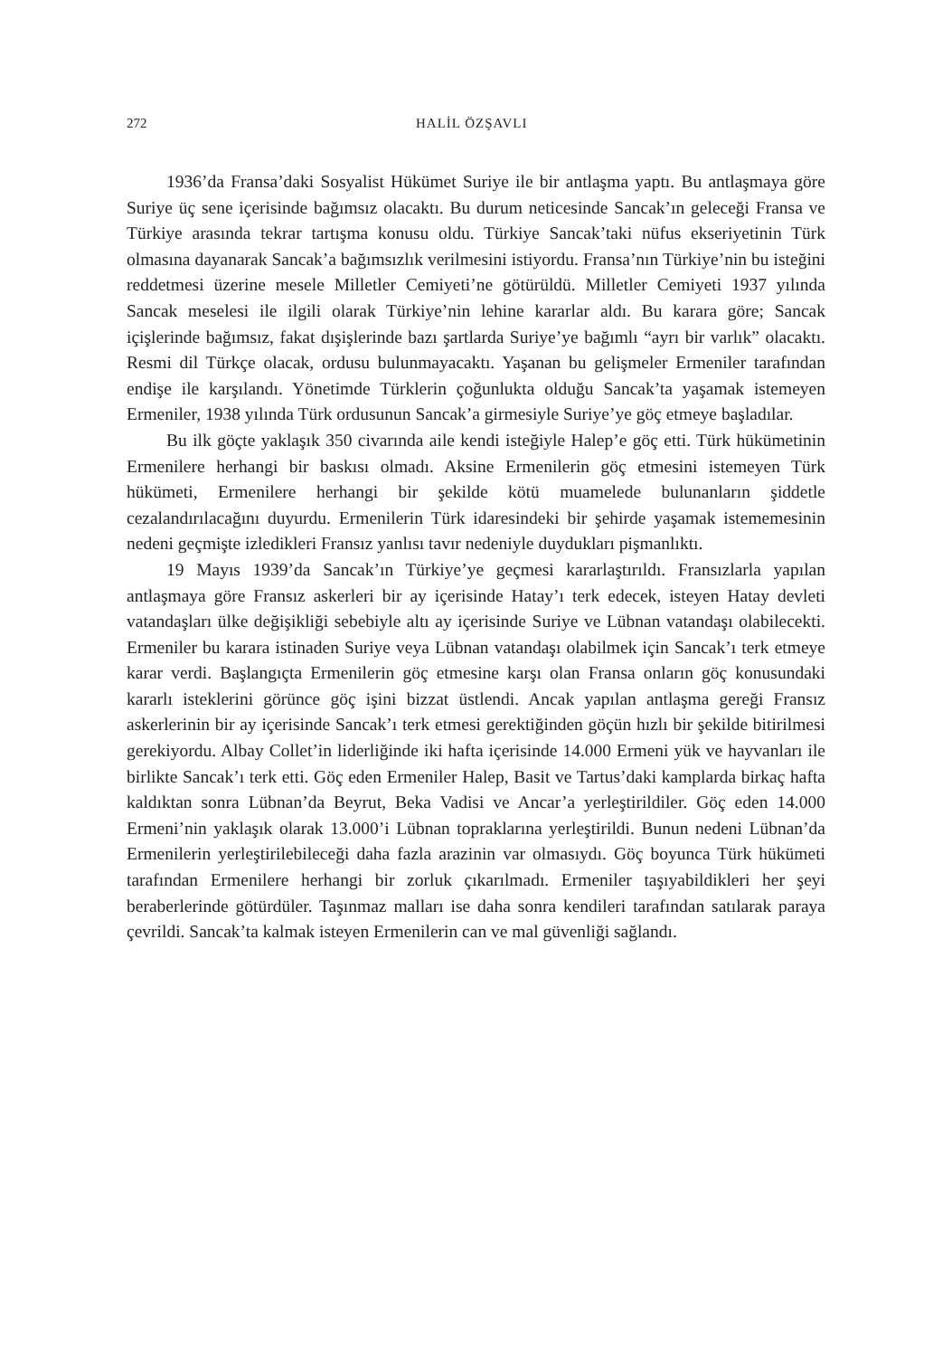272 HALİL ÖZŞAVLI
1936’da Fransa’daki Sosyalist Hükümet Suriye ile bir antlaşma yaptı. Bu antlaşmaya göre Suriye üç sene içerisinde bağımsız olacaktı. Bu durum neticesinde Sancak’ın geleceği Fransa ve Türkiye arasında tekrar tartışma konusu oldu. Türkiye Sancak’taki nüfus ekseriyetinin Türk olmasına dayanarak Sancak’a bağımsızlık verilmesini istiyordu. Fransa’nın Türkiye’nin bu isteğini reddetmesi üzerine mesele Milletler Cemiyeti’ne götürüldü. Milletler Cemiyeti 1937 yılında Sancak meselesi ile ilgili olarak Türkiye’nin lehine kararlar aldı. Bu karara göre; Sancak içişlerinde bağımsız, fakat dışişlerinde bazı şartlarda Suriye’ye bağımlı “ayrı bir varlık” olacaktı. Resmi dil Türkçe olacak, ordusu bulunmayacaktı. Yaşanan bu gelişmeler Ermeniler tarafından endişe ile karşılandı. Yönetimde Türklerin çoğunlukta olduğu Sancak’ta yaşamak istemeyen Ermeniler, 1938 yılında Türk ordusunun Sancak’a girmesiyle Suriye’ye göç etmeye başladılar.
Bu ilk göçte yaklaşık 350 civarında aile kendi isteğiyle Halep’e göç etti. Türk hükümetinin Ermenilere herhangi bir baskısı olmadı. Aksine Ermenilerin göç etmesini istemeyen Türk hükümeti, Ermenilere herhangi bir şekilde kötü muamelede bulunanların şiddetle cezalandırılacağını duyurdu. Ermenilerin Türk idaresindeki bir şehirde yaşamak istememesinin nedeni geçmişte izledikleri Fransız yanlısı tavır nedeniyle duydukları pişmanlıktı.
19 Mayıs 1939’da Sancak’ın Türkiye’ye geçmesi kararlaştırıldı. Fransızlarla yapılan antlaşmaya göre Fransız askerleri bir ay içerisinde Hatay’ı terk edecek, isteyen Hatay devleti vatandaşları ülke değişikliği sebebiyle altı ay içerisinde Suriye ve Lübnan vatandaşı olabilecekti. Ermeniler bu karara istinaden Suriye veya Lübnan vatandaşı olabilmek için Sancak’ı terk etmeye karar verdi. Başlangıçta Ermenilerin göç etmesine karşı olan Fransa onların göç konusundaki kararlı isteklerini görünce göç işini bizzat üstlendi. Ancak yapılan antlaşma gereği Fransız askerlerinin bir ay içerisinde Sancak’ı terk etmesi gerektiğinden göçün hızlı bir şekilde bitirilmesi gerekiyordu. Albay Collet’in liderliğinde iki hafta içerisinde 14.000 Ermeni yük ve hayvanları ile birlikte Sancak’ı terk etti. Göç eden Ermeniler Halep, Basit ve Tartus’daki kamplarda birkaç hafta kaldıktan sonra Lübnan’da Beyrut, Beka Vadisi ve Ancar’a yerleştirildiler. Göç eden 14.000 Ermeni’nin yaklaşık olarak 13.000’i Lübnan topraklarına yerleştirildi. Bunun nedeni Lübnan’da Ermenilerin yerleştirilebileceği daha fazla arazinin var olmasıydı. Göç boyunca Türk hükümeti tarafından Ermenilere herhangi bir zorluk çıkarılmadı. Ermeniler taşıyabildikleri her şeyi beraberlerinde götürdüler. Taşınmaz malları ise daha sonra kendileri tarafından satılarak paraya çevrildi. Sancak’ta kalmak isteyen Ermenilerin can ve mal güvenliği sağlandı.